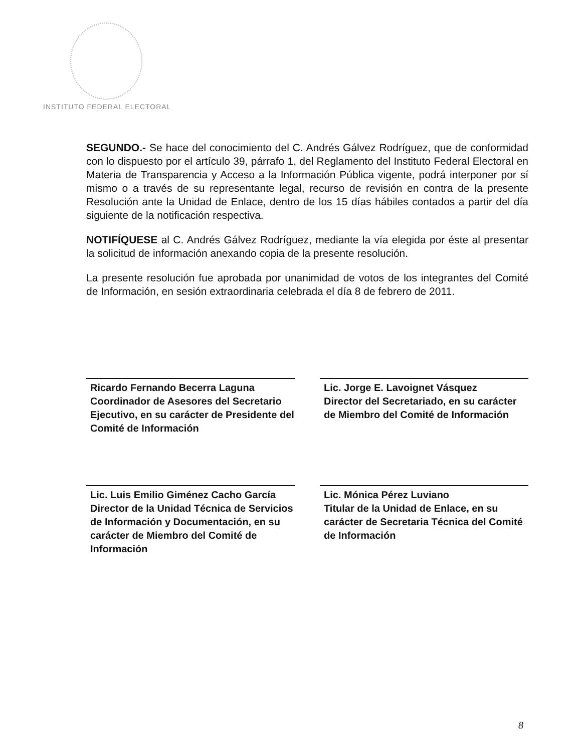INSTITUTO FEDERAL ELECTORAL
SEGUNDO.- Se hace del conocimiento del C. Andrés Gálvez Rodríguez, que de conformidad con lo dispuesto por el artículo 39, párrafo 1, del Reglamento del Instituto Federal Electoral en Materia de Transparencia y Acceso a la Información Pública vigente, podrá interponer por sí mismo o a través de su representante legal, recurso de revisión en contra de la presente Resolución ante la Unidad de Enlace, dentro de los 15 días hábiles contados a partir del día siguiente de la notificación respectiva.
NOTIFÍQUESE al C. Andrés Gálvez Rodríguez, mediante la vía elegida por éste al presentar la solicitud de información anexando copia de la presente resolución.
La presente resolución fue aprobada por unanimidad de votos de los integrantes del Comité de Información, en sesión extraordinaria celebrada el día 8 de febrero de 2011.
Ricardo Fernando Becerra Laguna
Coordinador de Asesores del Secretario Ejecutivo, en su carácter de Presidente del Comité de Información
Lic. Jorge E. Lavoignet Vásquez
Director del Secretariado, en su carácter de Miembro del Comité de Información
Lic. Luis Emilio Giménez Cacho García
Director de la Unidad Técnica de Servicios de Información y Documentación, en su carácter de Miembro del Comité de Información
Lic. Mónica Pérez Luviano
Titular de la Unidad de Enlace, en su carácter de Secretaria Técnica del Comité de Información
8